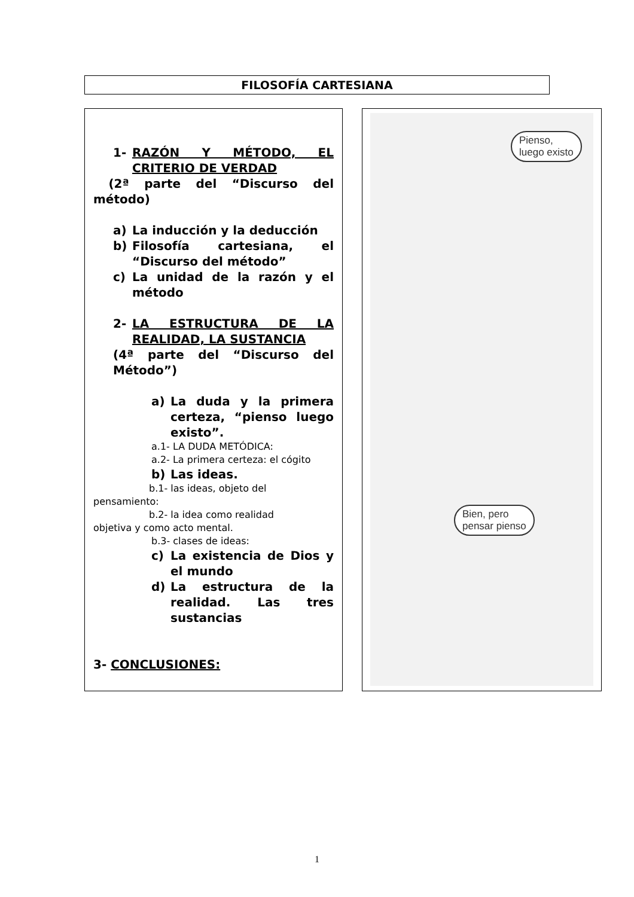FILOSOFÍA CARTESIANA
1- RAZÓN Y MÉTODO, EL CRITERIO DE VERDAD
(2ª parte del “Discurso del método)
a) La inducción y la deducción
b) Filosofía cartesiana, el “Discurso del método”
c) La unidad de la razón y el método
2- LA ESTRUCTURA DE LA REALIDAD, LA SUSTANCIA
(4ª parte del “Discurso del Método”)
a) La duda y la primera certeza, “pienso luego existo”.
a.1- LA DUDA METÓDICA:
a.2- La primera certeza: el cógito
b) Las ideas.
b.1- las ideas, objeto del
pensamiento:
b.2- la idea como realidad
objetiva y como acto mental.
b.3- clases de ideas:
c) La existencia de Dios y el mundo
d) La estructura de la realidad. Las tres sustancias
3- CONCLUSIONES:
Pienso,
luego existo
Bien, pero
pensar pienso
1